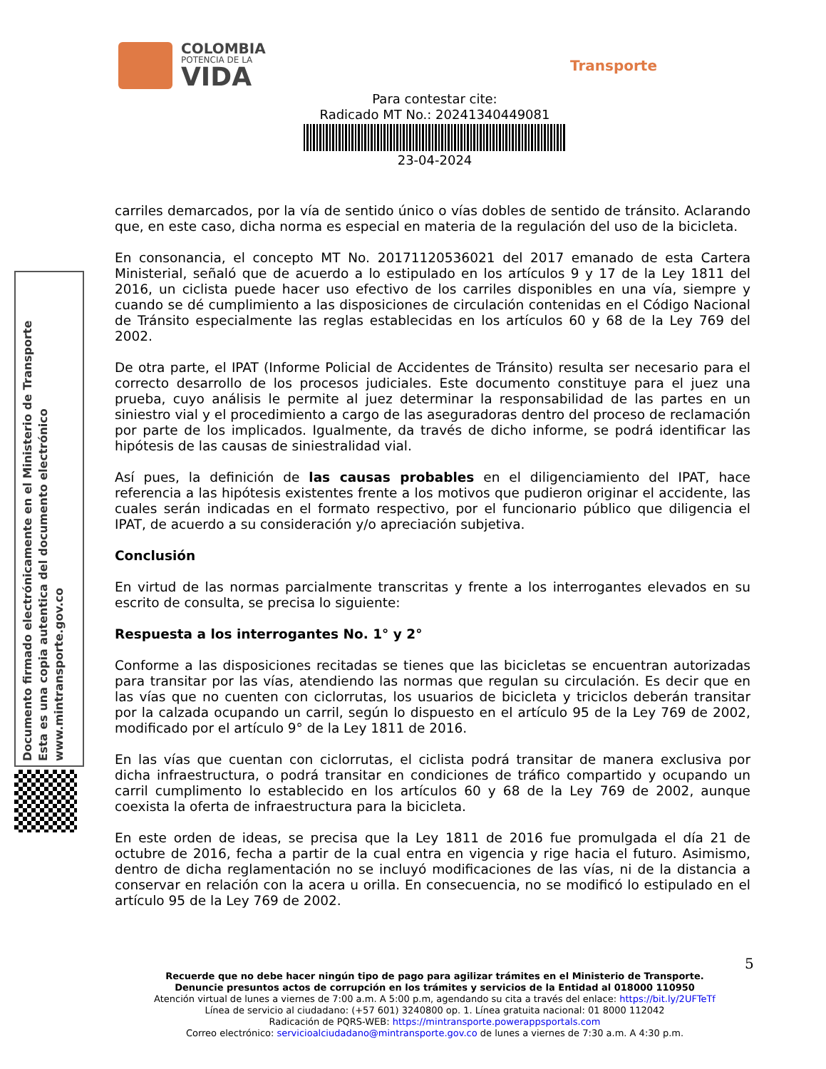COLOMBIA
POTENCIA DE LA
VIDA
Transporte
Para contestar cite:
Radicado MT No.: 20241340449081
23-04-2024
Documento firmado electrónicamente en el Ministerio de Transporte
Esta es una copia autentica del documento electrónico
www.mintransporte.gov.co
carriles demarcados, por la vía de sentido único o vías dobles de sentido de tránsito. Aclarando que, en este caso, dicha norma es especial en materia de la regulación del uso de la bicicleta.
En consonancia, el concepto MT No. 20171120536021 del 2017 emanado de esta Cartera Ministerial, señaló que de acuerdo a lo estipulado en los artículos 9 y 17 de la Ley 1811 del 2016, un ciclista puede hacer uso efectivo de los carriles disponibles en una vía, siempre y cuando se dé cumplimiento a las disposiciones de circulación contenidas en el Código Nacional de Tránsito especialmente las reglas establecidas en los artículos 60 y 68 de la Ley 769 del 2002.
De otra parte, el IPAT (Informe Policial de Accidentes de Tránsito) resulta ser necesario para el correcto desarrollo de los procesos judiciales. Este documento constituye para el juez una prueba, cuyo análisis le permite al juez determinar la responsabilidad de las partes en un siniestro vial y el procedimiento a cargo de las aseguradoras dentro del proceso de reclamación por parte de los implicados. Igualmente, da través de dicho informe, se podrá identificar las hipótesis de las causas de siniestralidad vial.
Así pues, la definición de las causas probables en el diligenciamiento del IPAT, hace referencia a las hipótesis existentes frente a los motivos que pudieron originar el accidente, las cuales serán indicadas en el formato respectivo, por el funcionario público que diligencia el IPAT, de acuerdo a su consideración y/o apreciación subjetiva.
Conclusión
En virtud de las normas parcialmente transcritas y frente a los interrogantes elevados en su escrito de consulta, se precisa lo siguiente:
Respuesta a los interrogantes No. 1° y 2°
Conforme a las disposiciones recitadas se tienes que las bicicletas se encuentran autorizadas para transitar por las vías, atendiendo las normas que regulan su circulación. Es decir que en las vías que no cuenten con ciclorrutas, los usuarios de bicicleta y triciclos deberán transitar por la calzada ocupando un carril, según lo dispuesto en el artículo 95 de la Ley 769 de 2002, modificado por el artículo 9° de la Ley 1811 de 2016.
En las vías que cuentan con ciclorrutas, el ciclista podrá transitar de manera exclusiva por dicha infraestructura, o podrá transitar en condiciones de tráfico compartido y ocupando un carril cumplimento lo establecido en los artículos 60 y 68 de la Ley 769 de 2002, aunque coexista la oferta de infraestructura para la bicicleta.
En este orden de ideas, se precisa que la Ley 1811 de 2016 fue promulgada el día 21 de octubre de 2016, fecha a partir de la cual entra en vigencia y rige hacia el futuro. Asimismo, dentro de dicha reglamentación no se incluyó modificaciones de las vías, ni de la distancia a conservar en relación con la acera u orilla. En consecuencia, no se modificó lo estipulado en el artículo 95 de la Ley 769 de 2002.
5
Recuerde que no debe hacer ningún tipo de pago para agilizar trámites en el Ministerio de Transporte.
Denuncie presuntos actos de corrupción en los trámites y servicios de la Entidad al 018000 110950
Atención virtual de lunes a viernes de 7:00 a.m. A 5:00 p.m, agendando su cita a través del enlace: https://bit.ly/2UFTeTf
Línea de servicio al ciudadano: (+57 601) 3240800 op. 1. Línea gratuita nacional: 01 8000 112042
Radicación de PQRS-WEB: https://mintransporte.powerappsportals.com
Correo electrónico: servicioalciudadano@mintransporte.gov.co de lunes a viernes de 7:30 a.m. A 4:30 p.m.